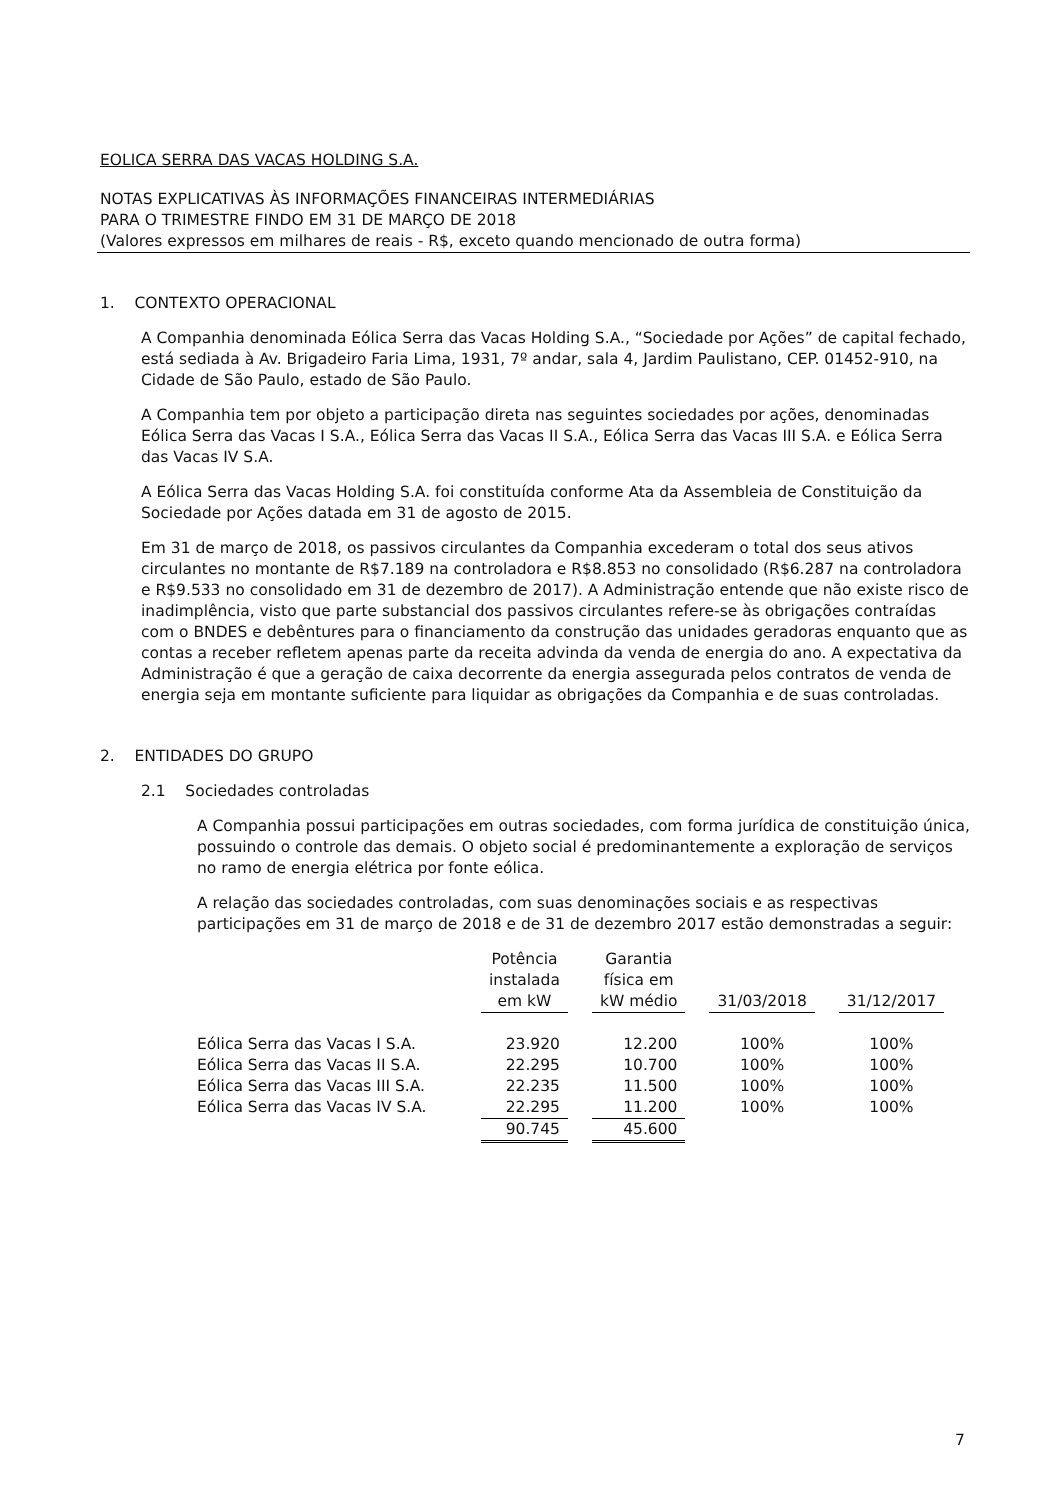EOLICA SERRA DAS VACAS HOLDING S.A.
NOTAS EXPLICATIVAS ÀS INFORMAÇÕES FINANCEIRAS INTERMEDIÁRIAS
PARA O TRIMESTRE FINDO EM 31 DE MARÇO DE 2018
(Valores expressos em milhares de reais - R$, exceto quando mencionado de outra forma)
1. CONTEXTO OPERACIONAL
A Companhia denominada Eólica Serra das Vacas Holding S.A., “Sociedade por Ações” de capital fechado, está sediada à Av. Brigadeiro Faria Lima, 1931, 7º andar, sala 4, Jardim Paulistano, CEP. 01452-910, na Cidade de São Paulo, estado de São Paulo.
A Companhia tem por objeto a participação direta nas seguintes sociedades por ações, denominadas Eólica Serra das Vacas I S.A., Eólica Serra das Vacas II S.A., Eólica Serra das Vacas III S.A. e Eólica Serra das Vacas IV S.A.
A Eólica Serra das Vacas Holding S.A. foi constituída conforme Ata da Assembleia de Constituição da Sociedade por Ações datada em 31 de agosto de 2015.
Em 31 de março de 2018, os passivos circulantes da Companhia excederam o total dos seus ativos circulantes no montante de R$7.189 na controladora e R$8.853 no consolidado (R$6.287 na controladora e R$9.533 no consolidado em 31 de dezembro de 2017). A Administração entende que não existe risco de inadimplência, visto que parte substancial dos passivos circulantes refere-se às obrigações contraídas com o BNDES e debêntures para o financiamento da construção das unidades geradoras enquanto que as contas a receber refletem apenas parte da receita advinda da venda de energia do ano. A expectativa da Administração é que a geração de caixa decorrente da energia assegurada pelos contratos de venda de energia seja em montante suficiente para liquidar as obrigações da Companhia e de suas controladas.
2. ENTIDADES DO GRUPO
2.1 Sociedades controladas
A Companhia possui participações em outras sociedades, com forma jurídica de constituição única, possuindo o controle das demais. O objeto social é predominantemente a exploração de serviços no ramo de energia elétrica por fonte eólica.
A relação das sociedades controladas, com suas denominações sociais e as respectivas participações em 31 de março de 2018 e de 31 de dezembro 2017 estão demonstradas a seguir:
| | Potência instalada em kW | | Garantia física em kW médio | | 31/03/2018 | | 31/12/2017 |
| Eólica Serra das Vacas I S.A. | 23.920 | | 12.200 | | 100% | | 100% |
| Eólica Serra das Vacas II S.A. | 22.295 | | 10.700 | | 100% | | 100% |
| Eólica Serra das Vacas III S.A. | 22.235 | | 11.500 | | 100% | | 100% |
| Eólica Serra das Vacas IV S.A. | 22.295 | | 11.200 | | 100% | | 100% |
| | 90.745 | | 45.600 | | | | |
7